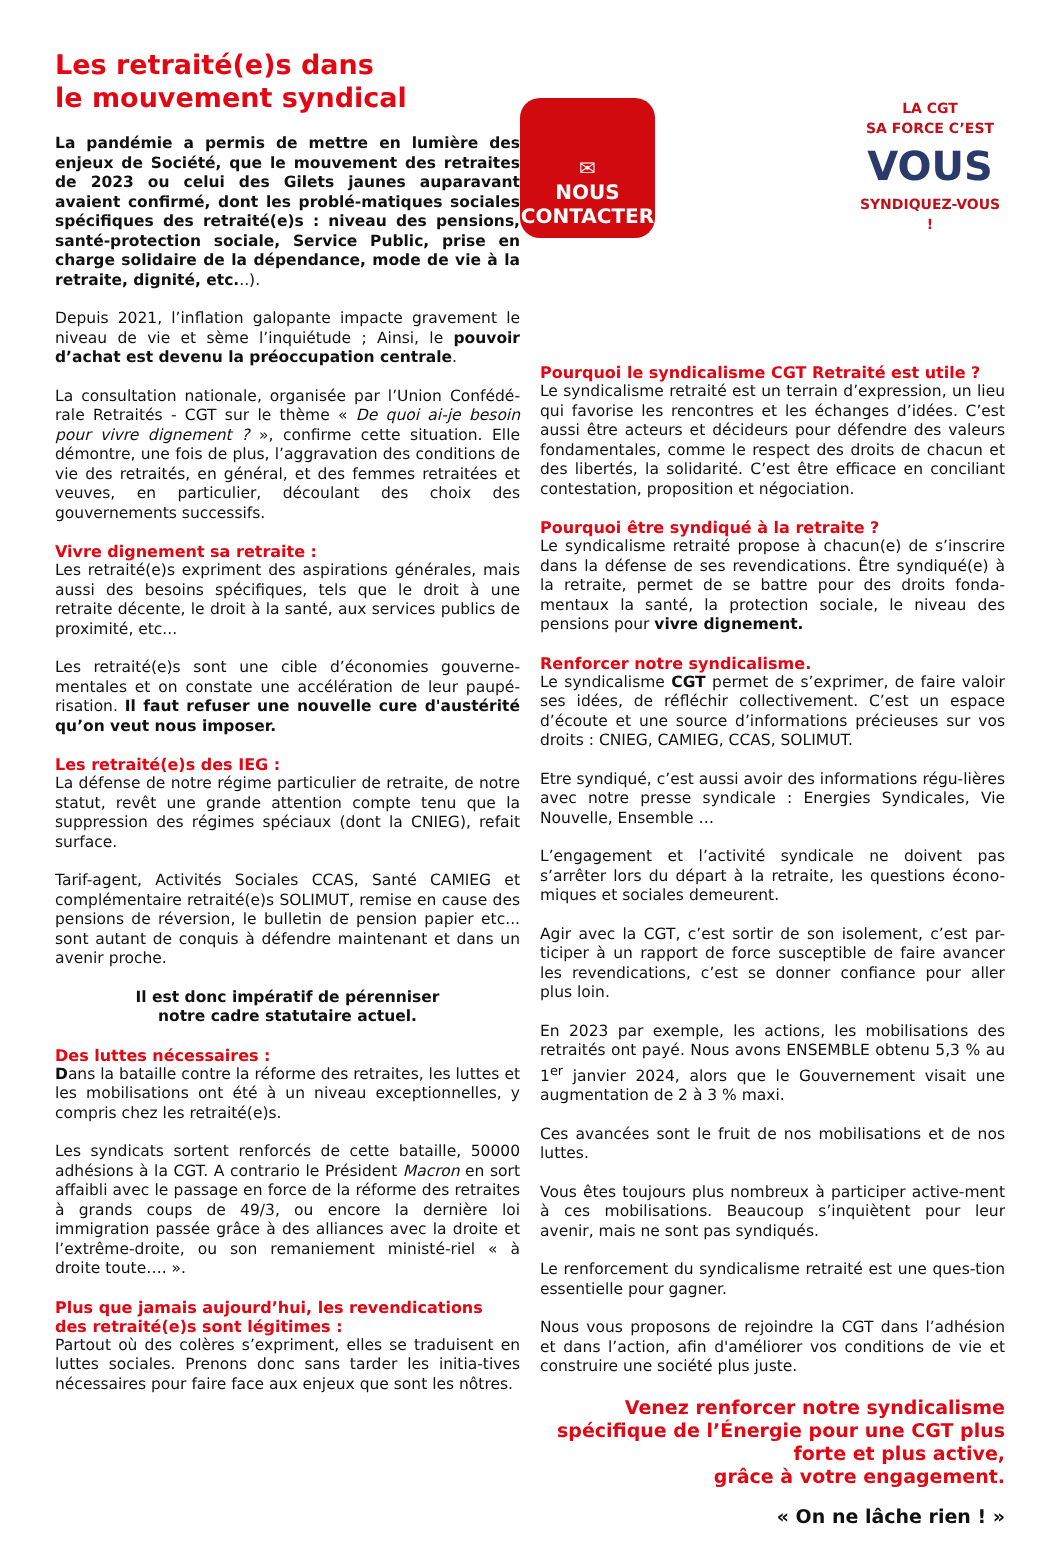Les retraité(e)s dans
le mouvement syndical
La pandémie a permis de mettre en lumière des enjeux de Société, que le mouvement des retraites de 2023 ou celui des Gilets jaunes auparavant avaient confirmé, dont les problé-matiques sociales spécifiques des retraité(e)s : niveau des pensions, santé-protection sociale, Service Public, prise en charge solidaire de la dépendance, mode de vie à la retraite, dignité, etc...).
Depuis 2021, l’inflation galopante impacte gravement le niveau de vie et sème l’inquiétude ; Ainsi, le pouvoir d’achat est devenu la préoccupation centrale.
La consultation nationale, organisée par l’Union Confédé-rale Retraités - CGT sur le thème « De quoi ai-je besoin pour vivre dignement ? », confirme cette situation. Elle démontre, une fois de plus, l’aggravation des conditions de vie des retraités, en général, et des femmes retraitées et veuves, en particulier, découlant des choix des gouvernements successifs.
Vivre dignement sa retraite :
Les retraité(e)s expriment des aspirations générales, mais aussi des besoins spécifiques, tels que le droit à une retraite décente, le droit à la santé, aux services publics de proximité, etc...
Les retraité(e)s sont une cible d’économies gouverne-mentales et on constate une accélération de leur paupé-risation. Il faut refuser une nouvelle cure d'austérité qu’on veut nous imposer.
Les retraité(e)s des IEG :
La défense de notre régime particulier de retraite, de notre statut, revêt une grande attention compte tenu que la suppression des régimes spéciaux (dont la CNIEG), refait surface.
Tarif-agent, Activités Sociales CCAS, Santé CAMIEG et complémentaire retraité(e)s SOLIMUT, remise en cause des pensions de réversion, le bulletin de pension papier etc... sont autant de conquis à défendre maintenant et dans un avenir proche.
Il est donc impératif de pérenniser
notre cadre statutaire actuel.
Des luttes nécessaires :
Dans la bataille contre la réforme des retraites, les luttes et les mobilisations ont été à un niveau exceptionnelles, y compris chez les retraité(e)s.
Les syndicats sortent renforcés de cette bataille, 50000 adhésions à la CGT. A contrario le Président Macron en sort affaibli avec le passage en force de la réforme des retraites à grands coups de 49/3, ou encore la dernière loi immigration passée grâce à des alliances avec la droite et l’extrême-droite, ou son remaniement ministé-riel « à droite toute…. ».
Plus que jamais aujourd’hui, les revendications des retraité(e)s sont légitimes :
Partout où des colères s’expriment, elles se traduisent en luttes sociales. Prenons donc sans tarder les initia-tives nécessaires pour faire face aux enjeux que sont les nôtres.
✉
NOUS
CONTACTER
LA CGT
SA FORCE C’EST
VOUS
SYNDIQUEZ-VOUS !
Pourquoi le syndicalisme CGT Retraité est utile ?
Le syndicalisme retraité est un terrain d’expression, un lieu qui favorise les rencontres et les échanges d’idées. C’est aussi être acteurs et décideurs pour défendre des valeurs fondamentales, comme le respect des droits de chacun et des libertés, la solidarité. C’est être efficace en conciliant contestation, proposition et négociation.
Pourquoi être syndiqué à la retraite ?
Le syndicalisme retraité propose à chacun(e) de s’inscrire dans la défense de ses revendications. Être syndiqué(e) à la retraite, permet de se battre pour des droits fonda-mentaux la santé, la protection sociale, le niveau des pensions pour vivre dignement.
Renforcer notre syndicalisme.
Le syndicalisme CGT permet de s’exprimer, de faire valoir ses idées, de réfléchir collectivement. C’est un espace d’écoute et une source d’informations précieuses sur vos droits : CNIEG, CAMIEG, CCAS, SOLIMUT.
Etre syndiqué, c’est aussi avoir des informations régu-lières avec notre presse syndicale : Energies Syndicales, Vie Nouvelle, Ensemble …
L’engagement et l’activité syndicale ne doivent pas s’arrêter lors du départ à la retraite, les questions écono-miques et sociales demeurent.
Agir avec la CGT, c’est sortir de son isolement, c’est par-ticiper à un rapport de force susceptible de faire avancer les revendications, c’est se donner confiance pour aller plus loin.
En 2023 par exemple, les actions, les mobilisations des retraités ont payé. Nous avons ENSEMBLE obtenu 5,3 % au 1<sup>er</sup> janvier 2024, alors que le Gouvernement visait une augmentation de 2 à 3 % maxi.
Ces avancées sont le fruit de nos mobilisations et de nos luttes.
Vous êtes toujours plus nombreux à participer active-ment à ces mobilisations. Beaucoup s’inquiètent pour leur avenir, mais ne sont pas syndiqués.
Le renforcement du syndicalisme retraité est une ques-tion essentielle pour gagner.
Nous vous proposons de rejoindre la CGT dans l’adhésion et dans l’action, afin d'améliorer vos conditions de vie et construire une société plus juste.
Venez renforcer notre syndicalisme spécifique de l’Énergie pour une CGT plus forte et plus active,
grâce à votre engagement.
« On ne lâche rien ! »